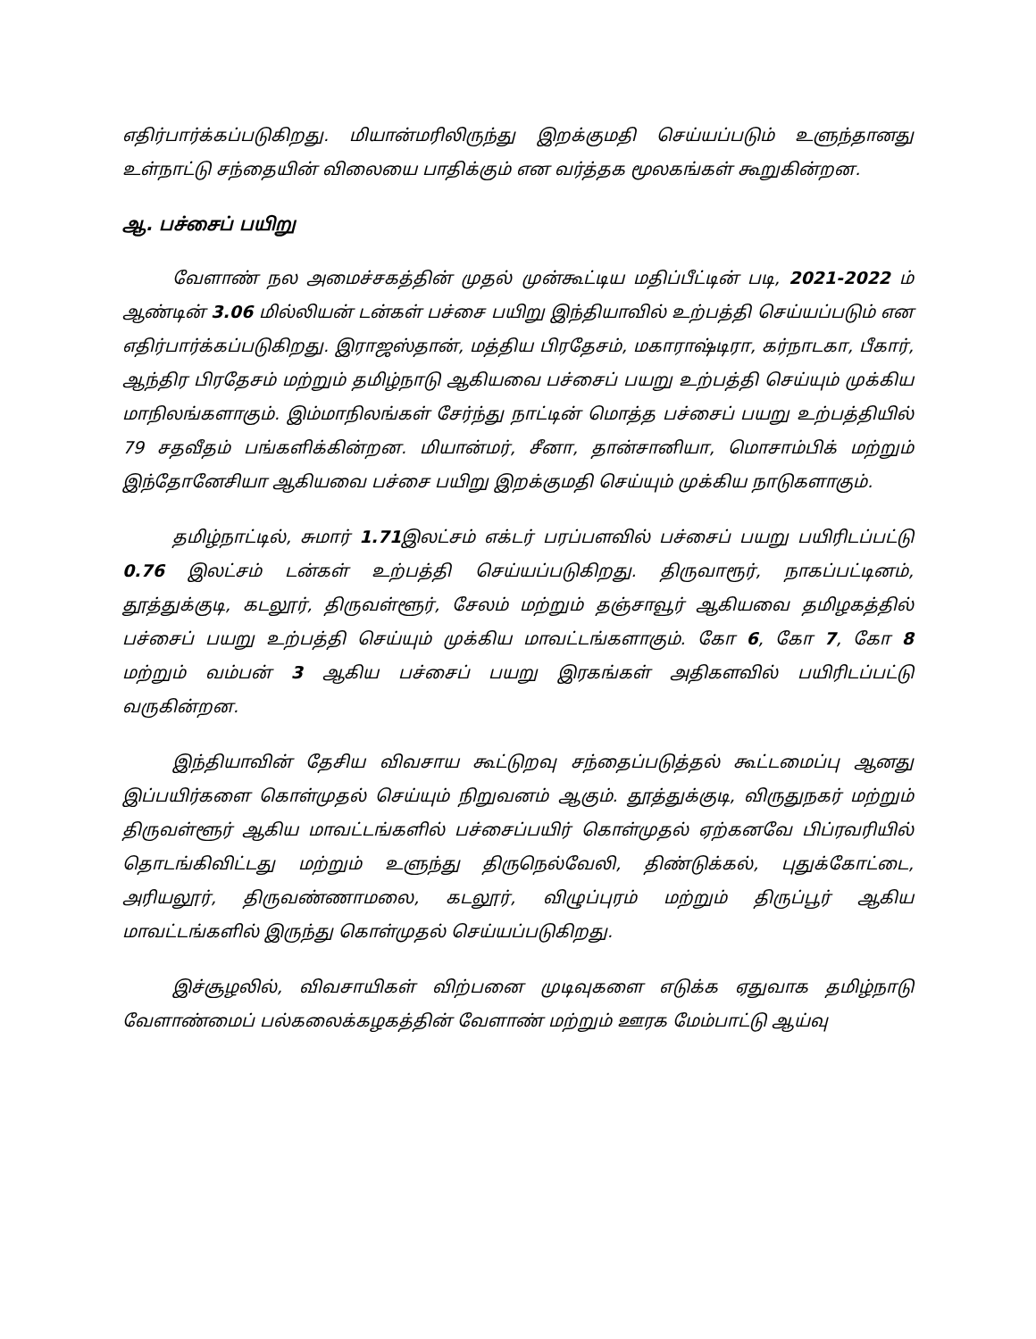எதிர்பார்க்கப்படுகிறது. மியான்மரிலிருந்து இறக்குமதி செய்யப்படும் உளுந்தானது உள்நாட்டு சந்தையின் விலையை பாதிக்கும் என வர்த்தக மூலகங்கள் கூறுகின்றன.
ஆ. பச்சைப் பயிறு
வேளாண் நல அமைச்சகத்தின் முதல் முன்கூட்டிய மதிப்பீட்டின் படி, 2021-2022 ம் ஆண்டின் 3.06 மில்லியன் டன்கள் பச்சை பயிறு இந்தியாவில் உற்பத்தி செய்யப்படும் என எதிர்பார்க்கப்படுகிறது. இராஜஸ்தான், மத்திய பிரதேசம், மகாராஷ்டிரா, கர்நாடகா, பீகார், ஆந்திர பிரதேசம் மற்றும் தமிழ்நாடு ஆகியவை பச்சைப் பயறு உற்பத்தி செய்யும் முக்கிய மாநிலங்களாகும். இம்மாநிலங்கள் சேர்ந்து நாட்டின் மொத்த பச்சைப் பயறு உற்பத்தியில் 79 சதவீதம் பங்களிக்கின்றன. மியான்மர், சீனா, தான்சானியா, மொசாம்பிக் மற்றும் இந்தோனேசியா ஆகியவை பச்சை பயிறு இறக்குமதி செய்யும் முக்கிய நாடுகளாகும்.
தமிழ்நாட்டில், சுமார் 1.71இலட்சம் எக்டர் பரப்பளவில் பச்சைப் பயறு பயிரிடப்பட்டு 0.76 இலட்சம் டன்கள் உற்பத்தி செய்யப்படுகிறது. திருவாரூர், நாகப்பட்டினம், தூத்துக்குடி, கடலூர், திருவள்ளூர், சேலம் மற்றும் தஞ்சாவூர் ஆகியவை தமிழகத்தில் பச்சைப் பயறு உற்பத்தி செய்யும் முக்கிய மாவட்டங்களாகும். கோ 6, கோ 7, கோ 8 மற்றும் வம்பன் 3 ஆகிய பச்சைப் பயறு இரகங்கள் அதிகளவில் பயிரிடப்பட்டு வருகின்றன.
இந்தியாவின் தேசிய விவசாய கூட்டுறவு சந்தைப்படுத்தல் கூட்டமைப்பு ஆனது இப்பயிர்களை கொள்முதல் செய்யும் நிறுவனம் ஆகும். தூத்துக்குடி, விருதுநகர் மற்றும் திருவள்ளூர் ஆகிய மாவட்டங்களில் பச்சைப்பயிர் கொள்முதல் ஏற்கனவே பிப்ரவரியில் தொடங்கிவிட்டது மற்றும் உளுந்து திருநெல்வேலி, திண்டுக்கல், புதுக்கோட்டை, அரியலூர், திருவண்ணாமலை, கடலூர், விழுப்புரம் மற்றும் திருப்பூர் ஆகிய மாவட்டங்களில் இருந்து கொள்முதல் செய்யப்படுகிறது.
இச்சூழலில், விவசாயிகள் விற்பனை முடிவுகளை எடுக்க ஏதுவாக தமிழ்நாடு வேளாண்மைப் பல்கலைக்கழகத்தின் வேளாண் மற்றும் ஊரக மேம்பாட்டு ஆய்வு